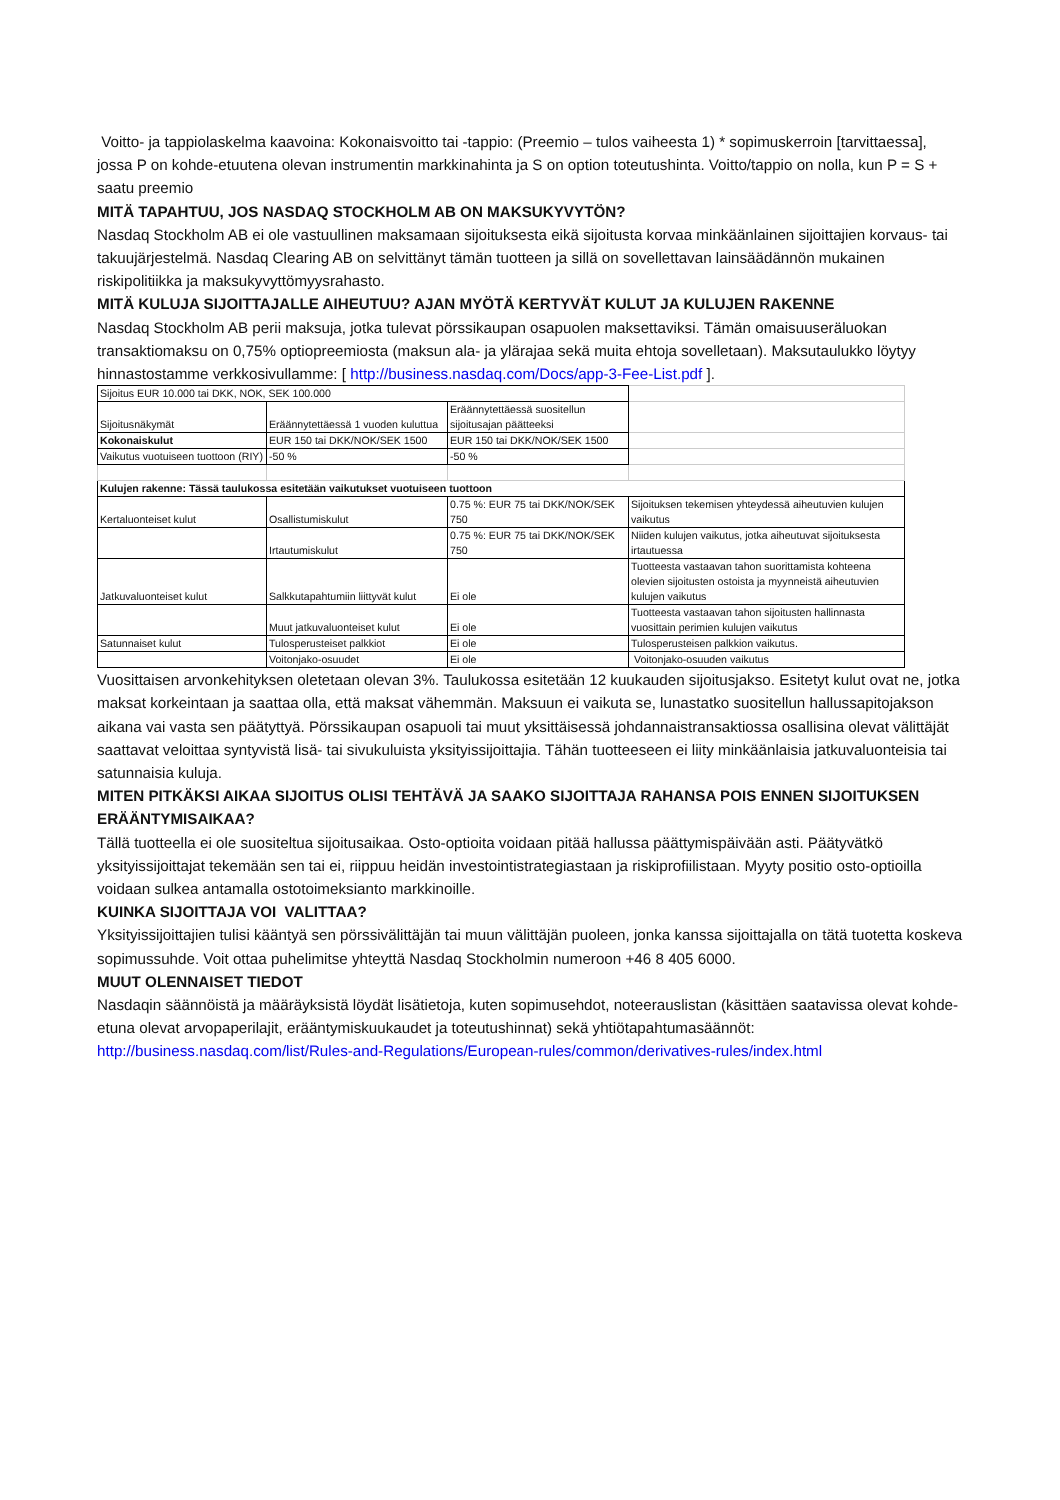Voitto- ja tappiolaskelma kaavoina: Kokonaisvoitto tai -tappio: (Preemio – tulos vaiheesta 1) * sopimuskerroin [tarvittaessa], jossa P on kohde-etuutena olevan instrumentin markkinahinta ja S on option toteutushinta. Voitto/tappio on nolla, kun P = S + saatu preemio
MITÄ TAPAHTUU, JOS NASDAQ STOCKHOLM AB ON MAKSUKYVYTÖN?
Nasdaq Stockholm AB ei ole vastuullinen maksamaan sijoituksesta eikä sijoitusta korvaa minkäänlainen sijoittajien korvaus- tai takuujärjestelmä. Nasdaq Clearing AB on selvittänyt tämän tuotteen ja sillä on sovellettavan lainsäädännön mukainen riskipolitiikka ja maksukyvyttömyysrahasto.
MITÄ KULUJA SIJOITTAJALLE AIHEUTUU? AJAN MYÖTÄ KERTYVÄT KULUT JA KULUJEN RAKENNE
Nasdaq Stockholm AB perii maksuja, jotka tulevat pörssikaupan osapuolen maksettaviksi. Tämän omaisuuseräluokan transaktiomaksu on 0,75% optiopreemiosta (maksun ala- ja ylärajaa sekä muita ehtoja sovelletaan). Maksutaulukko löytyy hinnastostamme verkkosivullamme: [ http://business.nasdaq.com/Docs/app-3-Fee-List.pdf ].
| Sijoitus EUR 10.000 tai DKK, NOK, SEK 100.000 | | | |
| Sijoitusnäkymät | Eräännytettäessä 1 vuoden kuluttua | Eräännytettäessä suositellun sijoitusajan päätteeksi | |
| Kokonaiskulut | EUR 150 tai DKK/NOK/SEK 1500 | EUR 150 tai DKK/NOK/SEK 1500 | |
| Vaikutus vuotuiseen tuottoon (RIY) | -50 % | -50 % | |
| Kulujen rakenne: Tässä taulukossa esitetään vaikutukset vuotuiseen tuottoon | | | |
| Kertaluonteiset kulut | Osallistumiskulut | 0.75 %: EUR 75 tai DKK/NOK/SEK 750 | Sijoituksen tekemisen yhteydessä aiheutuvien kulujen vaikutus |
| | Irtautumiskulut | 0.75 %: EUR 75 tai DKK/NOK/SEK 750 | Niiden kulujen vaikutus, jotka aiheutuvat sijoituksesta irtautuessa |
| Jatkuvaluonteiset kulut | Salkkutapahtumiin liittyvät kulut | Ei ole | Tuotteesta vastaavan tahon suorittamista kohteena olevien sijoitusten ostoista ja myynneistä aiheutuvien kulujen vaikutus |
| | Muut jatkuvaluonteiset kulut | Ei ole | Tuotteesta vastaavan tahon sijoitusten hallinnasta vuosittain perimien kulujen vaikutus |
| Satunnaiset kulut | Tulosperusteiset palkkiot | Ei ole | Tulosperusteisen palkkion vaikutus. |
| | Voitonjako-osuudet | Ei ole | Voitonjako-osuuden vaikutus |
Vuosittaisen arvonkehityksen oletetaan olevan 3%. Taulukossa esitetään 12 kuukauden sijoitusjakso. Esitetyt kulut ovat ne, jotka maksat korkeintaan ja saattaa olla, että maksat vähemmän. Maksuun ei vaikuta se, lunastatko suositellun hallussapitojakson aikana vai vasta sen päätyttyä. Pörssikaupan osapuoli tai muut yksittäisessä johdannaistransaktiossa osallisina olevat välittäjät saattavat veloittaa syntyvistä lisä- tai sivukuluista yksityissijoittajia. Tähän tuotteeseen ei liity minkäänlaisia jatkuvaluonteisia tai satunnaisia kuluja.
MITEN PITKÄKSI AIKAA SIJOITUS OLISI TEHTÄVÄ JA SAAKO SIJOITTAJA RAHANSA POIS ENNEN SIJOITUKSEN ERÄÄNTYMISAIKAA?
Tällä tuotteella ei ole suositeltua sijoitusaikaa. Osto-optioita voidaan pitää hallussa päättymispäivään asti. Päätyvätkö yksityissijoittajat tekemään sen tai ei, riippuu heidän investointistrategiastaan ja riskiprofiilistaan. Myyty positio osto-optioilla voidaan sulkea antamalla ostotoimeksianto markkinoille.
KUINKA SIJOITTAJA VOI VALITTAA?
Yksityissijoittajien tulisi kääntyä sen pörssivälittäjän tai muun välittäjän puoleen, jonka kanssa sijoittajalla on tätä tuotetta koskeva sopimussuhde. Voit ottaa puhelimitse yhteyttä Nasdaq Stockholmin numeroon +46 8 405 6000.
MUUT OLENNAISET TIEDOT
Nasdaqin säännöistä ja määräyksistä löydät lisätietoja, kuten sopimusehdot, noteerauslistan (käsittäen saatavissa olevat kohde-etuna olevat arvopaperilajit, erääntymiskuukaudet ja toteutushinnat) sekä yhtiötapahtumasäännöt: http://business.nasdaq.com/list/Rules-and-Regulations/European-rules/common/derivatives-rules/index.html